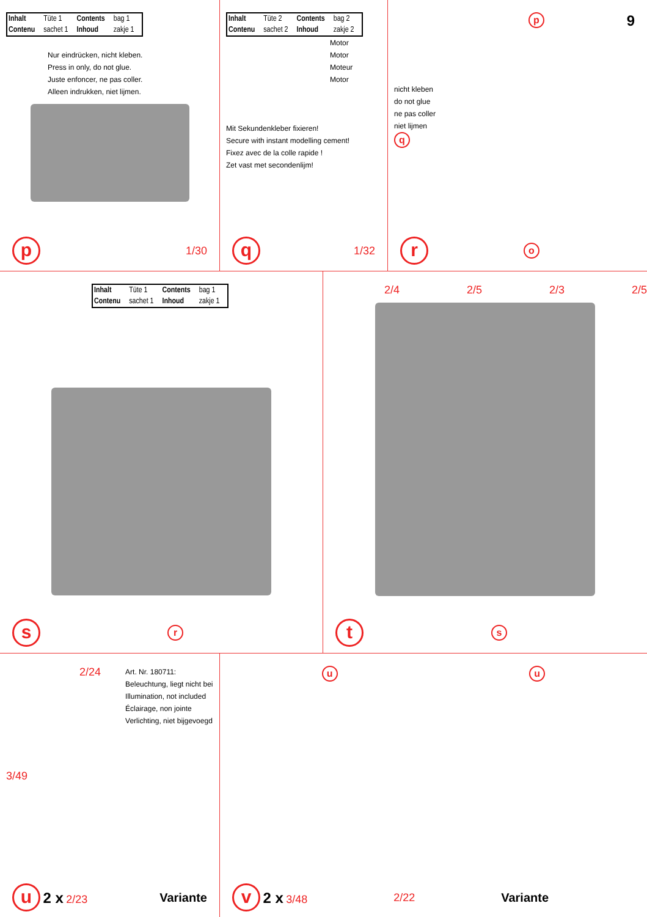| Inhalt | Tüte 1 | Contents | bag 1 |
| Contenu | sachet 1 | Inhoud | zakje 1 |
Nur eindrücken, nicht kleben.
Press in only, do not glue.
Juste enfoncer, ne pas coller.
Alleen indrukken, niet lijmen.
p 1/30
| Inhalt | Tüte 2 | Contents | bag 2 |
| Contenu | sachet 2 | Inhoud | zakje 2 |
Motor
Motor
Moteur
Motor
Mit Sekundenkleber fixieren!
Secure with instant modelling cement!
Fixez avec de la colle rapide !
Zet vast met secondenlijm!
q 1/32
9
p
nicht kleben
do not glue
ne pas coller
niet lijmen
q
ro
| Inhalt | Tüte 1 | Contents | bag 1 |
| Contenu | sachet 1 | Inhoud | zakje 1 |
sr
2/4 2/5 2/3 2/5
ts
2/24
Art. Nr. 180711:
Beleuchtung, liegt nicht bei
Illumination, not included
Éclairage, non jointe
Verlichting, niet bijgevoegd
3/49
u 2 x 2/23 Variante
u u
v 2 x 3/48 2/22 Variante